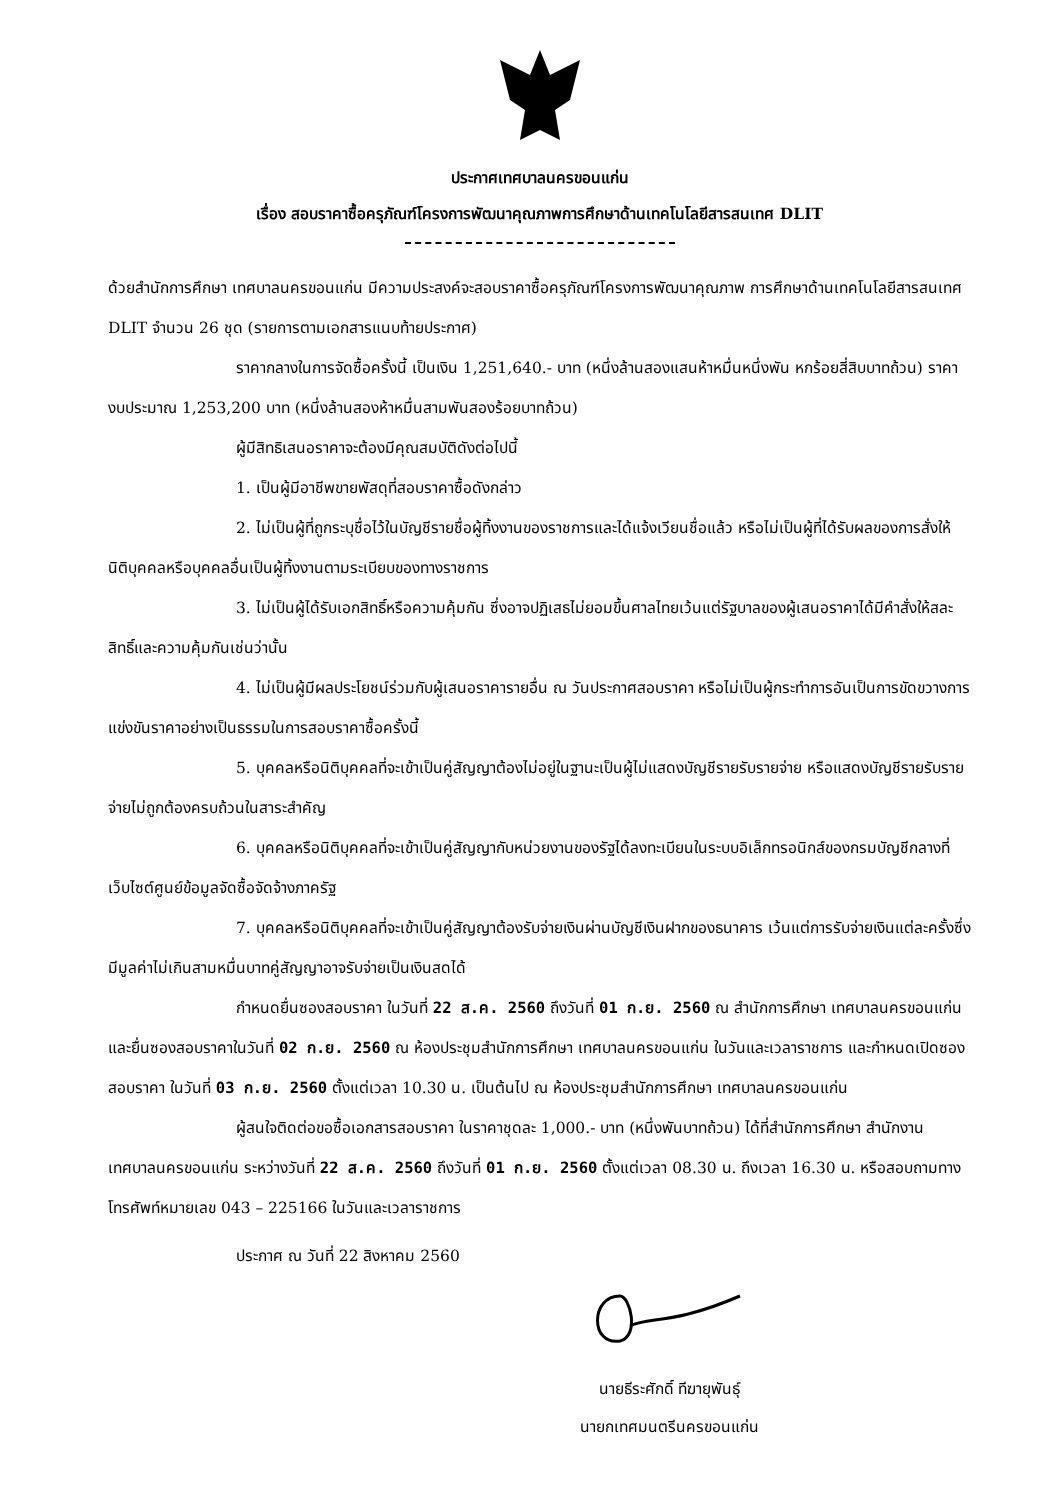ประกาศเทศบาลนครขอนแก่น
เรื่อง สอบราคาซื้อครุภัณฑ์โครงการพัฒนาคุณภาพการศึกษาด้านเทคโนโลยีสารสนเทศ DLIT
ด้วยสำนักการศึกษา เทศบาลนครขอนแก่น มีความประสงค์จะสอบราคาซื้อครุภัณฑ์โครงการพัฒนาคุณภาพ การศึกษาด้านเทคโนโลยีสารสนเทศ DLIT จำนวน 26 ชุด (รายการตามเอกสารแนบท้ายประกาศ)
ราคากลางในการจัดซื้อครั้งนี้ เป็นเงิน 1,251,640.- บาท (หนึ่งล้านสองแสนห้าหมื่นหนึ่งพัน หกร้อยสี่สิบบาทถ้วน) ราคางบประมาณ 1,253,200 บาท (หนึ่งล้านสองห้าหมื่นสามพันสองร้อยบาทถ้วน)
ผู้มีสิทธิเสนอราคาจะต้องมีคุณสมบัติดังต่อไปนี้
1. เป็นผู้มีอาชีพขายพัสดุที่สอบราคาซื้อดังกล่าว
2. ไม่เป็นผู้ที่ถูกระบุชื่อไว้ในบัญชีรายชื่อผู้ทิ้งงานของราชการและได้แจ้งเวียนชื่อแล้ว หรือไม่เป็นผู้ที่ได้รับผลของการสั่งให้นิติบุคคลหรือบุคคลอื่นเป็นผู้ทิ้งงานตามระเบียบของทางราชการ
3. ไม่เป็นผู้ได้รับเอกสิทธิ์หรือความคุ้มกัน ซึ่งอาจปฏิเสธไม่ยอมขึ้นศาลไทยเว้นแต่รัฐบาลของผู้เสนอราคาได้มีคำสั่งให้สละสิทธิ์และความคุ้มกันเช่นว่านั้น
4. ไม่เป็นผู้มีผลประโยชน์ร่วมกับผู้เสนอราคารายอื่น ณ วันประกาศสอบราคา หรือไม่เป็นผู้กระทำการอันเป็นการขัดขวางการแข่งขันราคาอย่างเป็นธรรมในการสอบราคาซื้อครั้งนี้
5. บุคคลหรือนิติบุคคลที่จะเข้าเป็นคู่สัญญาต้องไม่อยู่ในฐานะเป็นผู้ไม่แสดงบัญชีรายรับรายจ่าย หรือแสดงบัญชีรายรับรายจ่ายไม่ถูกต้องครบถ้วนในสาระสำคัญ
6. บุคคลหรือนิติบุคคลที่จะเข้าเป็นคู่สัญญากับหน่วยงานของรัฐได้ลงทะเบียนในระบบอิเล็กทรอนิกส์ของกรมบัญชีกลางที่เว็บไซต์ศูนย์ข้อมูลจัดซื้อจัดจ้างภาครัฐ
7. บุคคลหรือนิติบุคคลที่จะเข้าเป็นคู่สัญญาต้องรับจ่ายเงินผ่านบัญชีเงินฝากของธนาคาร เว้นแต่การรับจ่ายเงินแต่ละครั้งซึ่งมีมูลค่าไม่เกินสามหมื่นบาทคู่สัญญาอาจรับจ่ายเป็นเงินสดได้
กำหนดยื่นซองสอบราคา ในวันที่ 22 ส.ค. 2560 ถึงวันที่ 01 ก.ย. 2560 ณ สำนักการศึกษา เทศบาลนครขอนแก่น และยื่นซองสอบราคาในวันที่ 02 ก.ย. 2560 ณ ห้องประชุมสำนักการศึกษา เทศบาลนครขอนแก่น ในวันและเวลาราชการ และกำหนดเปิดซองสอบราคา ในวันที่ 03 ก.ย. 2560 ตั้งแต่เวลา 10.30 น. เป็นต้นไป ณ ห้องประชุมสำนักการศึกษา เทศบาลนครขอนแก่น
ผู้สนใจติดต่อขอซื้อเอกสารสอบราคา ในราคาชุดละ 1,000.- บาท (หนึ่งพันบาทถ้วน) ได้ที่สำนักการศึกษา สำนักงานเทศบาลนครขอนแก่น ระหว่างวันที่ 22 ส.ค. 2560 ถึงวันที่ 01 ก.ย. 2560 ตั้งแต่เวลา 08.30 น. ถึงเวลา 16.30 น. หรือสอบถามทางโทรศัพท์หมายเลข 043 – 225166 ในวันและเวลาราชการ
ประกาศ ณ วันที่ 22 สิงหาคม 2560
นายธีระศักดิ์ ทีฆายุพันธุ์
นายกเทศมนตรีนครขอนแก่น